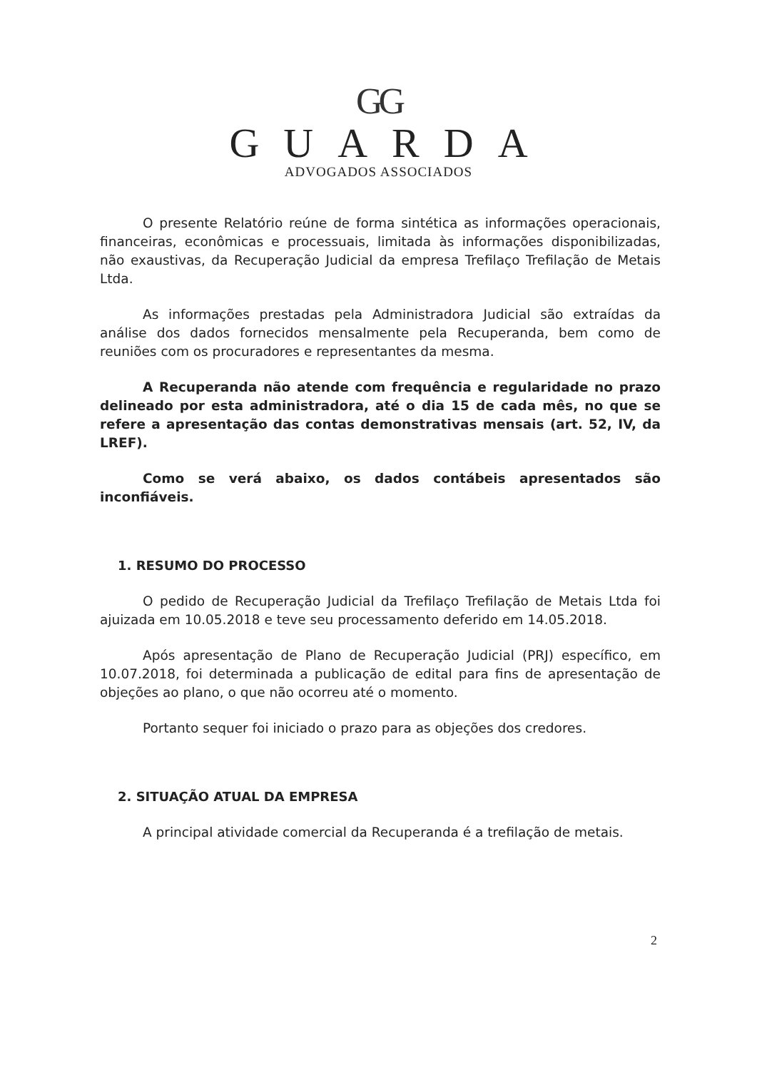GG
GUARDA
ADVOGADOS ASSOCIADOS
O presente Relatório reúne de forma sintética as informações operacionais, financeiras, econômicas e processuais, limitada às informações disponibilizadas, não exaustivas, da Recuperação Judicial da empresa Trefilaço Trefilação de Metais Ltda.
As informações prestadas pela Administradora Judicial são extraídas da análise dos dados fornecidos mensalmente pela Recuperanda, bem como de reuniões com os procuradores e representantes da mesma.
A Recuperanda não atende com frequência e regularidade no prazo delineado por esta administradora, até o dia 15 de cada mês, no que se refere a apresentação das contas demonstrativas mensais (art. 52, IV, da LREF).
Como se verá abaixo, os dados contábeis apresentados são inconfiáveis.
1. RESUMO DO PROCESSO
O pedido de Recuperação Judicial da Trefilaço Trefilação de Metais Ltda foi ajuizada em 10.05.2018 e teve seu processamento deferido em 14.05.2018.
Após apresentação de Plano de Recuperação Judicial (PRJ) específico, em 10.07.2018, foi determinada a publicação de edital para fins de apresentação de objeções ao plano, o que não ocorreu até o momento.
Portanto sequer foi iniciado o prazo para as objeções dos credores.
2. SITUAÇÃO ATUAL DA EMPRESA
A principal atividade comercial da Recuperanda é a trefilação de metais.
2